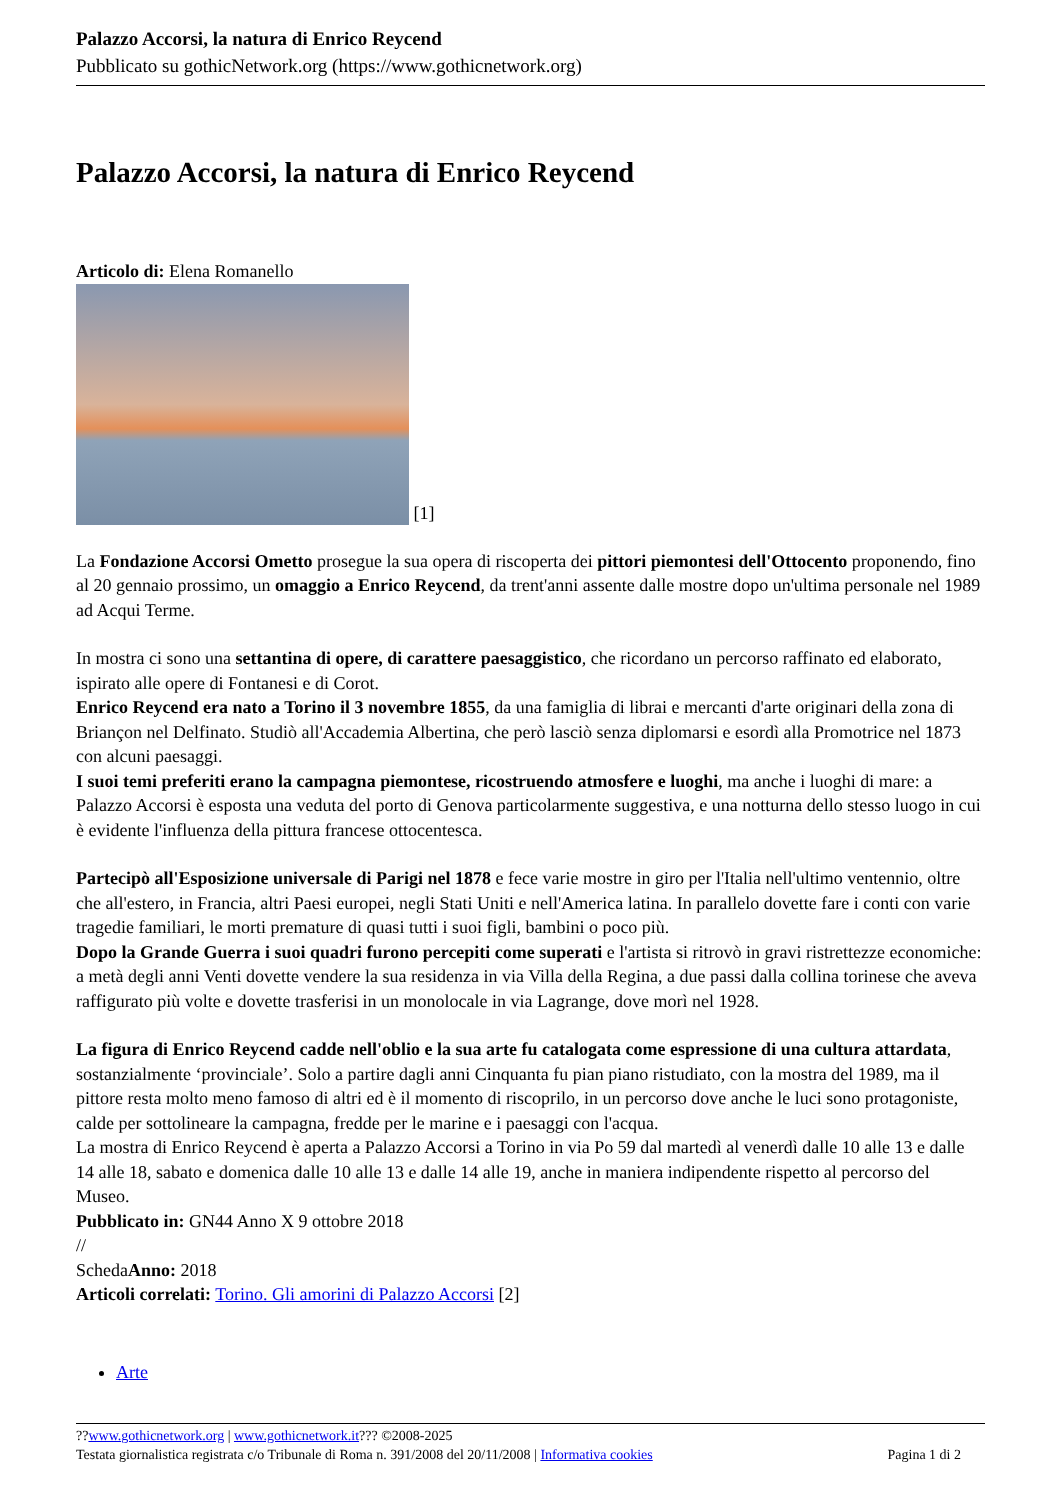Palazzo Accorsi, la natura di Enrico Reycend
Pubblicato su gothicNetwork.org (https://www.gothicnetwork.org)
Palazzo Accorsi, la natura di Enrico Reycend
Articolo di: Elena Romanello
[1]
La Fondazione Accorsi Ometto prosegue la sua opera di riscoperta dei pittori piemontesi dell'Ottocento proponendo, fino al 20 gennaio prossimo, un omaggio a Enrico Reycend, da trent'anni assente dalle mostre dopo un'ultima personale nel 1989 ad Acqui Terme.
In mostra ci sono una settantina di opere, di carattere paesaggistico, che ricordano un percorso raffinato ed elaborato, ispirato alle opere di Fontanesi e di Corot.
Enrico Reycend era nato a Torino il 3 novembre 1855, da una famiglia di librai e mercanti d'arte originari della zona di Briançon nel Delfinato. Studiò all'Accademia Albertina, che però lasciò senza diplomarsi e esordì alla Promotrice nel 1873 con alcuni paesaggi.
I suoi temi preferiti erano la campagna piemontese, ricostruendo atmosfere e luoghi, ma anche i luoghi di mare: a Palazzo Accorsi è esposta una veduta del porto di Genova particolarmente suggestiva, e una notturna dello stesso luogo in cui è evidente l'influenza della pittura francese ottocentesca.
Partecipò all'Esposizione universale di Parigi nel 1878 e fece varie mostre in giro per l'Italia nell'ultimo ventennio, oltre che all'estero, in Francia, altri Paesi europei, negli Stati Uniti e nell'America latina. In parallelo dovette fare i conti con varie tragedie familiari, le morti premature di quasi tutti i suoi figli, bambini o poco più.
Dopo la Grande Guerra i suoi quadri furono percepiti come superati e l'artista si ritrovò in gravi ristrettezze economiche: a metà degli anni Venti dovette vendere la sua residenza in via Villa della Regina, a due passi dalla collina torinese che aveva raffigurato più volte e dovette trasferisi in un monolocale in via Lagrange, dove morì nel 1928.
La figura di Enrico Reycend cadde nell'oblio e la sua arte fu catalogata come espressione di una cultura attardata, sostanzialmente ‘provinciale’. Solo a partire dagli anni Cinquanta fu pian piano ristudiato, con la mostra del 1989, ma il pittore resta molto meno famoso di altri ed è il momento di riscoprilo, in un percorso dove anche le luci sono protagoniste, calde per sottolineare la campagna, fredde per le marine e i paesaggi con l'acqua.
La mostra di Enrico Reycend è aperta a Palazzo Accorsi a Torino in via Po 59 dal martedì al venerdì dalle 10 alle 13 e dalle 14 alle 18, sabato e domenica dalle 10 alle 13 e dalle 14 alle 19, anche in maniera indipendente rispetto al percorso del Museo.
Pubblicato in: GN44 Anno X 9 ottobre 2018
//
SchedaAnno: 2018
Articoli correlati: Torino. Gli amorini di Palazzo Accorsi [2]
Arte
??www.gothicnetwork.org | www.gothicnetwork.it??? ©2008-2025
Testata giornalistica registrata c/o Tribunale di Roma n. 391/2008 del 20/11/2008 | Informativa cookies
Pagina 1 di 2